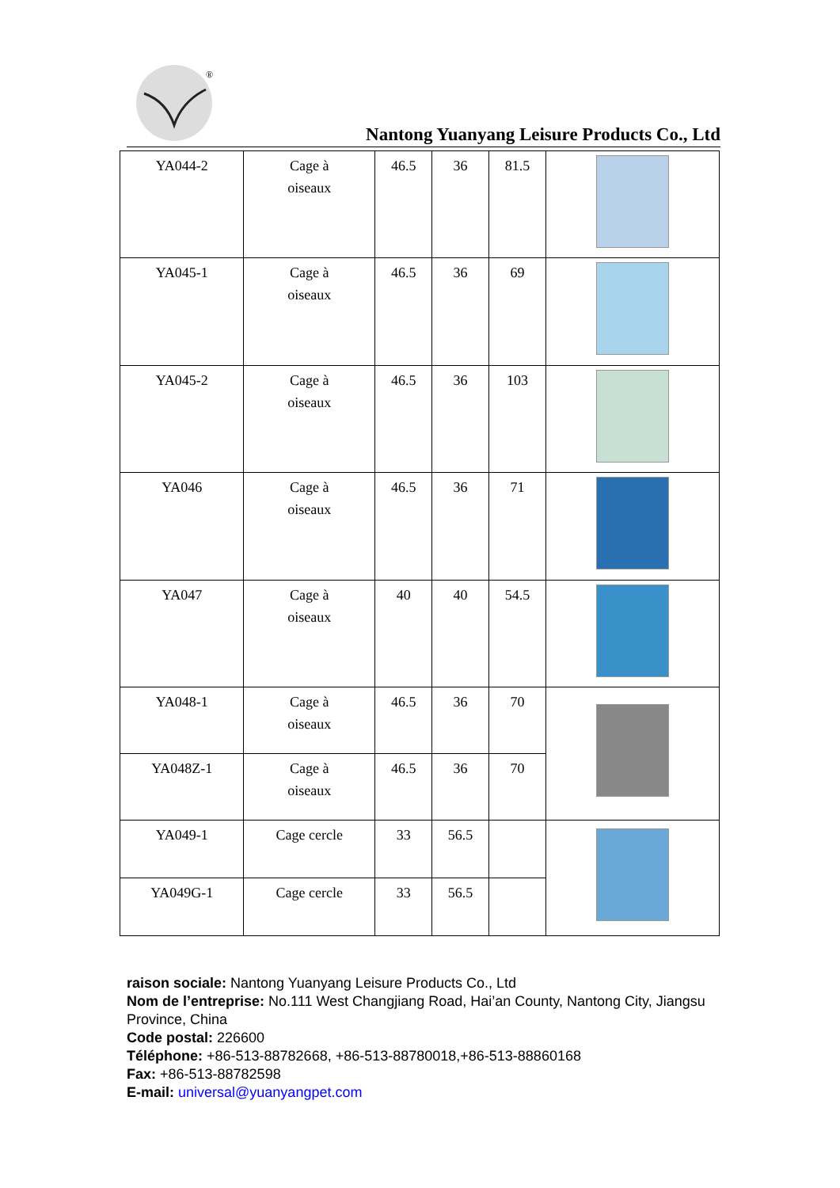®
Nantong Yuanyang Leisure Products Co., Ltd
| YA044-2 | Cage à oiseaux | 46.5 | 36 | 81.5 | |
| YA045-1 | Cage à oiseaux | 46.5 | 36 | 69 | |
| YA045-2 | Cage à oiseaux | 46.5 | 36 | 103 | |
| YA046 | Cage à oiseaux | 46.5 | 36 | 71 | |
| YA047 | Cage à oiseaux | 40 | 40 | 54.5 | |
| YA048-1 | Cage à oiseaux | 46.5 | 36 | 70 | |
| YA048Z-1 | Cage à oiseaux | 46.5 | 36 | 70 | |
| YA049-1 | Cage cercle | 33 | 56.5 | | |
| YA049G-1 | Cage cercle | 33 | 56.5 | | |
raison sociale: Nantong Yuanyang Leisure Products Co., Ltd
Nom de l’entreprise: No.111 West Changjiang Road, Hai’an County, Nantong City, Jiangsu Province, China
Code postal: 226600
Téléphone: +86-513-88782668, +86-513-88780018,+86-513-88860168
Fax: +86-513-88782598
E-mail: universal@yuanyangpet.com